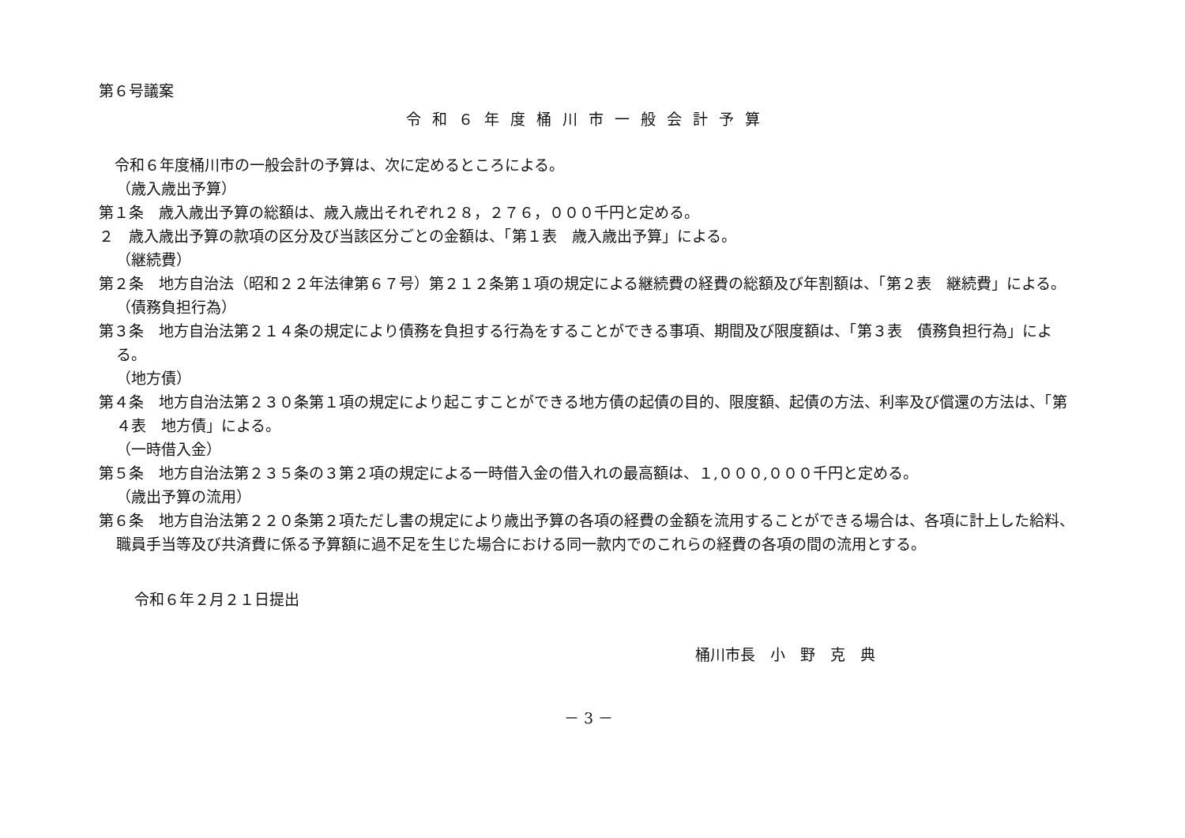第６号議案
令和６年度桶川市一般会計予算
令和６年度桶川市の一般会計の予算は、次に定めるところによる。
（歳入歳出予算）
第１条　歳入歳出予算の総額は、歳入歳出それぞれ２８，２７６，０００千円と定める。
２　歳入歳出予算の款項の区分及び当該区分ごとの金額は、「第１表　歳入歳出予算」による。
（継続費）
第２条　地方自治法（昭和２２年法律第６７号）第２１２条第１項の規定による継続費の経費の総額及び年割額は、「第２表　継続費」による。
（債務負担行為）
第３条　地方自治法第２１４条の規定により債務を負担する行為をすることができる事項、期間及び限度額は、「第３表　債務負担行為」による。
（地方債）
第４条　地方自治法第２３０条第１項の規定により起こすことができる地方債の起債の目的、限度額、起債の方法、利率及び償還の方法は、「第４表　地方債」による。
（一時借入金）
第５条　地方自治法第２３５条の３第２項の規定による一時借入金の借入れの最高額は、１,０００,０００千円と定める。
（歳出予算の流用）
第６条　地方自治法第２２０条第２項ただし書の規定により歳出予算の各項の経費の金額を流用することができる場合は、各項に計上した給料、職員手当等及び共済費に係る予算額に過不足を生じた場合における同一款内でのこれらの経費の各項の間の流用とする。
令和６年２月２１日提出
桶川市長　小　野　克　典
－ 3 －